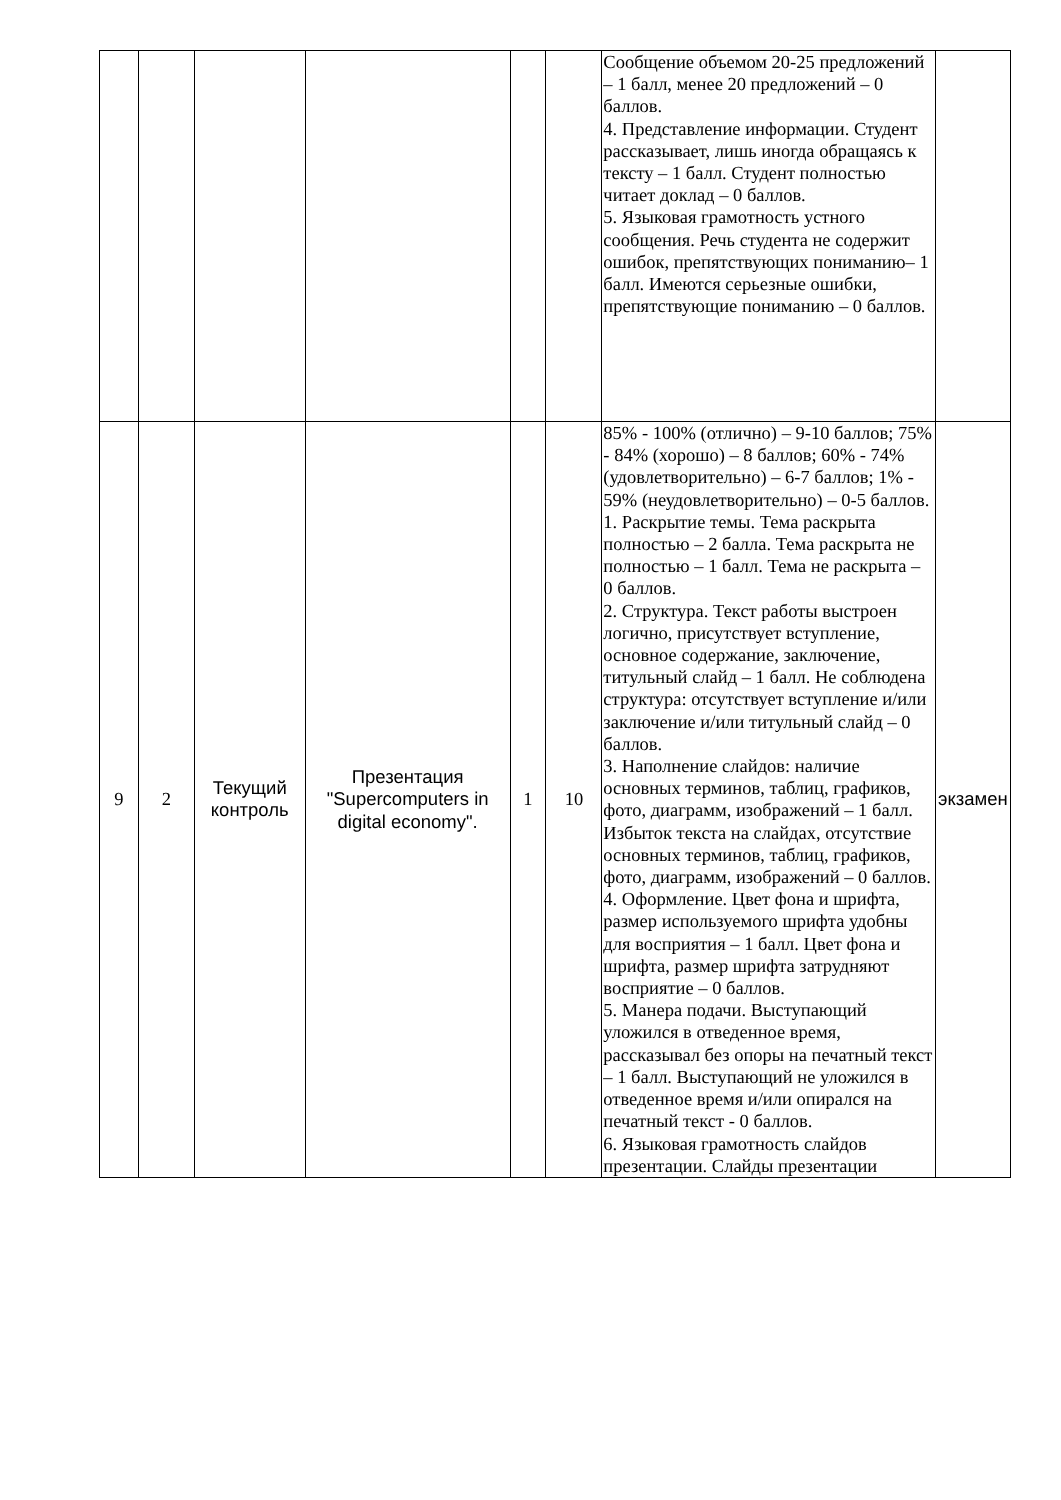| | | | | | | Сообщение объемом 20-25 предложений – 1 балл, менее 20 предложений – 0 баллов. 4. Представление информации. Студент рассказывает, лишь иногда обращаясь к тексту – 1 балл. Студент полностью читает доклад – 0 баллов. 5. Языковая грамотность устного сообщения. Речь студента не содержит ошибок, препятствующих пониманию– 1 балл. Имеются серьезные ошибки, препятствующие пониманию – 0 баллов. | |
| 9 | 2 | Текущий контроль | Презентация "Supercomputers in digital economy". | 1 | 10 | 85% - 100% (отлично) – 9-10 баллов; 75% - 84% (хорошо) – 8 баллов; 60% - 74% (удовлетворительно) – 6-7 баллов; 1% - 59% (неудовлетворительно) – 0-5 баллов. 1. Раскрытие темы. Тема раскрыта полностью – 2 балла. Тема раскрыта не полностью – 1 балл. Тема не раскрыта – 0 баллов. 2. Структура. Текст работы выстроен логично, присутствует вступление, основное содержание, заключение, титульный слайд – 1 балл. Не соблюдена структура: отсутствует вступление и/или заключение и/или титульный слайд – 0 баллов. 3. Наполнение слайдов: наличие основных терминов, таблиц, графиков, фото, диаграмм, изображений – 1 балл. Избыток текста на слайдах, отсутствие основных терминов, таблиц, графиков, фото, диаграмм, изображений – 0 баллов. 4. Оформление. Цвет фона и шрифта, размер используемого шрифта удобны для восприятия – 1 балл. Цвет фона и шрифта, размер шрифта затрудняют восприятие – 0 баллов. 5. Манера подачи. Выступающий уложился в отведенное время, рассказывал без опоры на печатный текст – 1 балл. Выступающий не уложился в отведенное время и/или опирался на печатный текст - 0 баллов. 6. Языковая грамотность слайдов презентации. Слайды презентации | экзамен |